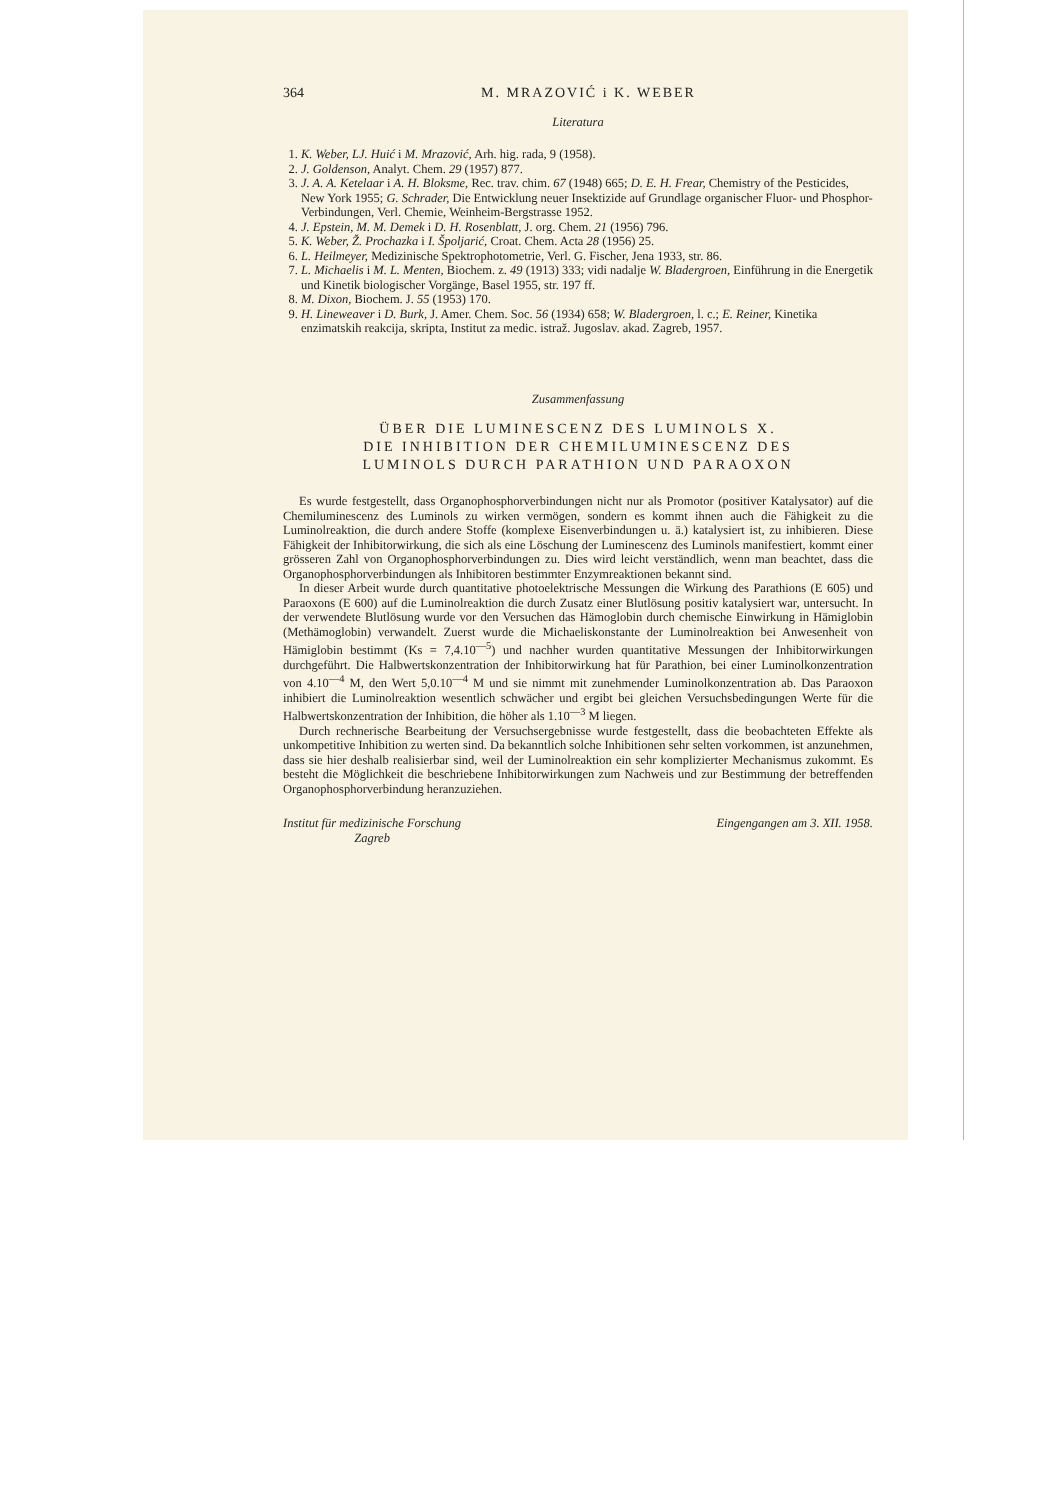364 M. MRAZOVIĆ i K. WEBER
Literatura
1. K. Weber, LJ. Huić i M. Mrazović, Arh. hig. rada, 9 (1958).
2. J. Goldenson, Analyt. Chem. 29 (1957) 877.
3. J. A. A. Ketelaar i A. H. Bloksme, Rec. trav. chim. 67 (1948) 665; D. E. H. Frear, Chemistry of the Pesticides, New York 1955; G. Schrader, Die Entwicklung neuer Insektizide auf Grundlage organischer Fluor- und Phosphor-Verbindungen, Verl. Chemie, Weinheim-Bergstrasse 1952.
4. J. Epstein, M. M. Demek i D. H. Rosenblatt, J. org. Chem. 21 (1956) 796.
5. K. Weber, Ž. Prochazka i I. Špoljarić, Croat. Chem. Acta 28 (1956) 25.
6. L. Heilmeyer, Medizinische Spektrophotometrie, Verl. G. Fischer, Jena 1933, str. 86.
7. L. Michaelis i M. L. Menten, Biochem. z. 49 (1913) 333; vidi nadalje W. Bladergroen, Einführung in die Energetik und Kinetik biologischer Vorgänge, Basel 1955, str. 197 ff.
8. M. Dixon, Biochem. J. 55 (1953) 170.
9. H. Lineweaver i D. Burk, J. Amer. Chem. Soc. 56 (1934) 658; W. Bladergroen, l. c.; E. Reiner, Kinetika enzimatskih reakcija, skripta, Institut za medic. istraž. Jugoslav. akad. Zagreb, 1957.
Zusammenfassung
ÜBER DIE LUMINESCENZ DES LUMINOLS X.
DIE INHIBITION DER CHEMILUMINESCENZ DES
LUMINOLS DURCH PARATHION UND PARAOXON
Es wurde festgestellt, dass Organophosphorverbindungen nicht nur als Promotor (positiver Katalysator) auf die Chemiluminescenz des Luminols zu wirken vermögen, sondern es kommt ihnen auch die Fähigkeit zu die Luminolreaktion, die durch andere Stoffe (komplexe Eisenverbindungen u. ä.) katalysiert ist, zu inhibieren. Diese Fähigkeit der Inhibitorwirkung, die sich als eine Löschung der Luminescenz des Luminols manifestiert, kommt einer grösseren Zahl von Organophosphorverbindungen zu. Dies wird leicht verständlich, wenn man beachtet, dass die Organophosphorverbindungen als Inhibitoren bestimmter Enzymreaktionen bekannt sind.
In dieser Arbeit wurde durch quantitative photoelektrische Messungen die Wirkung des Parathions (E 605) und Paraoxons (E 600) auf die Luminolreaktion die durch Zusatz einer Blutlösung positiv katalysiert war, untersucht. In der verwendete Blutlösung wurde vor den Versuchen das Hämoglobin durch chemische Einwirkung in Hämiglobin (Methämoglobin) verwandelt. Zuerst wurde die Michaeliskonstante der Luminolreaktion bei Anwesenheit von Hämiglobin bestimmt (Ks = 7,4.10<sup>—5</sup>) und nachher wurden quantitative Messungen der Inhibitorwirkungen durchgeführt. Die Halbwertskonzentration der Inhibitorwirkung hat für Parathion, bei einer Luminolkonzentration von 4.10<sup>—4</sup> M, den Wert 5,0.10<sup>—4</sup> M und sie nimmt mit zunehmender Luminolkonzentration ab. Das Paraoxon inhibiert die Luminolreaktion wesentlich schwächer und ergibt bei gleichen Versuchsbedingungen Werte für die Halbwertskonzentration der Inhibition, die höher als 1.10<sup>—3</sup> M liegen.
Durch rechnerische Bearbeitung der Versuchsergebnisse wurde festgestellt, dass die beobachteten Effekte als unkompetitive Inhibition zu werten sind. Da bekanntlich solche Inhibitionen sehr selten vorkommen, ist anzunehmen, dass sie hier deshalb realisierbar sind, weil der Luminolreaktion ein sehr komplizierter Mechanismus zukommt. Es besteht die Möglichkeit die beschriebene Inhibitorwirkungen zum Nachweis und zur Bestimmung der betreffenden Organophosphorverbindung heranzuziehen.
Institut für medizinische Forschung
Zagreb Eingengangen am 3. XII. 1958.